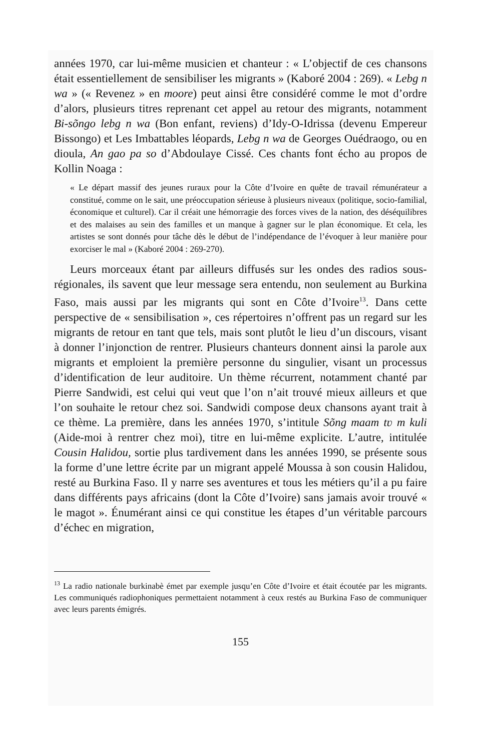années 1970, car lui-même musicien et chanteur : « L’objectif de ces chansons était essentiellement de sensibiliser les migrants » (Kaboré 2004 : 269). « Lebg n wa » (« Revenez » en moore) peut ainsi être considéré comme le mot d’ordre d’alors, plusieurs titres reprenant cet appel au retour des migrants, notamment Bi-sõngo lebg n wa (Bon enfant, reviens) d’Idy-O-Idrissa (devenu Empereur Bissongo) et Les Imbattables léopards, Lebg n wa de Georges Ouédraogo, ou en dioula, An gao pa so d’Abdoulaye Cissé. Ces chants font écho au propos de Kollin Noaga :
« Le départ massif des jeunes ruraux pour la Côte d’Ivoire en quête de travail rémunérateur a constitué, comme on le sait, une préoccupation sérieuse à plusieurs niveaux (politique, socio-familial, économique et culturel). Car il créait une hémorragie des forces vives de la nation, des déséquilibres et des malaises au sein des familles et un manque à gagner sur le plan économique. Et cela, les artistes se sont donnés pour tâche dès le début de l’indépendance de l’évoquer à leur manière pour exorciser le mal » (Kaboré 2004 : 269-270).
Leurs morceaux étant par ailleurs diffusés sur les ondes des radios sous-régionales, ils savent que leur message sera entendu, non seulement au Burkina Faso, mais aussi par les migrants qui sont en Côte d’Ivoire<sup>13</sup>. Dans cette perspective de « sensibilisation », ces répertoires n’offrent pas un regard sur les migrants de retour en tant que tels, mais sont plutôt le lieu d’un discours, visant à donner l’injonction de rentrer. Plusieurs chanteurs donnent ainsi la parole aux migrants et emploient la première personne du singulier, visant un processus d’identification de leur auditoire. Un thème récurrent, notamment chanté par Pierre Sandwidi, est celui qui veut que l’on n’ait trouvé mieux ailleurs et que l’on souhaite le retour chez soi. Sandwidi compose deux chansons ayant trait à ce thème. La première, dans les années 1970, s’intitule Sõng maam tʋ m kuli (Aide-moi à rentrer chez moi), titre en lui-même explicite. L’autre, intitulée Cousin Halidou, sortie plus tardivement dans les années 1990, se présente sous la forme d’une lettre écrite par un migrant appelé Moussa à son cousin Halidou, resté au Burkina Faso. Il y narre ses aventures et tous les métiers qu’il a pu faire dans différents pays africains (dont la Côte d’Ivoire) sans jamais avoir trouvé « le magot ». Énumérant ainsi ce qui constitue les étapes d’un véritable parcours d’échec en migration,
<sup>13</sup> La radio nationale burkinabè émet par exemple jusqu’en Côte d’Ivoire et était écoutée par les migrants. Les communiqués radiophoniques permettaient notamment à ceux restés au Burkina Faso de communiquer avec leurs parents émigrés.
155